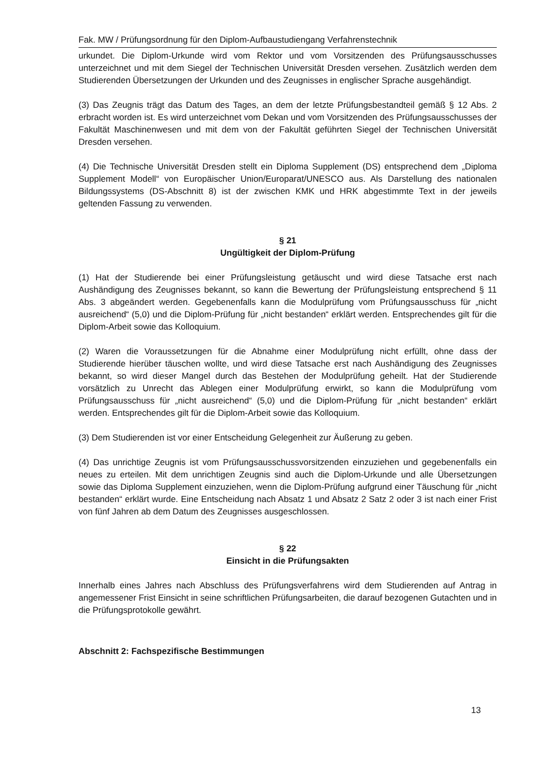Fak. MW / Prüfungsordnung für den Diplom-Aufbaustudiengang Verfahrenstechnik
urkundet. Die Diplom-Urkunde wird vom Rektor und vom Vorsitzenden des Prüfungsausschusses unterzeichnet und mit dem Siegel der Technischen Universität Dresden versehen. Zusätzlich werden dem Studierenden Übersetzungen der Urkunden und des Zeugnisses in englischer Sprache ausgehändigt.
(3) Das Zeugnis trägt das Datum des Tages, an dem der letzte Prüfungsbestandteil gemäß § 12 Abs. 2 erbracht worden ist. Es wird unterzeichnet vom Dekan und vom Vorsitzenden des Prüfungsausschusses der Fakultät Maschinenwesen und mit dem von der Fakultät geführten Siegel der Technischen Universität Dresden versehen.
(4) Die Technische Universität Dresden stellt ein Diploma Supplement (DS) entsprechend dem „Diploma Supplement Modell“ von Europäischer Union/Europarat/UNESCO aus. Als Darstellung des nationalen Bildungssystems (DS-Abschnitt 8) ist der zwischen KMK und HRK abgestimmte Text in der jeweils geltenden Fassung zu verwenden.
§ 21
Ungültigkeit der Diplom-Prüfung
(1) Hat der Studierende bei einer Prüfungsleistung getäuscht und wird diese Tatsache erst nach Aushändigung des Zeugnisses bekannt, so kann die Bewertung der Prüfungsleistung entsprechend § 11 Abs. 3 abgeändert werden. Gegebenenfalls kann die Modulprüfung vom Prüfungsausschuss für „nicht ausreichend“ (5,0) und die Diplom-Prüfung für „nicht bestanden“ erklärt werden. Entsprechendes gilt für die Diplom-Arbeit sowie das Kolloquium.
(2) Waren die Voraussetzungen für die Abnahme einer Modulprüfung nicht erfüllt, ohne dass der Studierende hierüber täuschen wollte, und wird diese Tatsache erst nach Aushändigung des Zeugnisses bekannt, so wird dieser Mangel durch das Bestehen der Modulprüfung geheilt. Hat der Studierende vorsätzlich zu Unrecht das Ablegen einer Modulprüfung erwirkt, so kann die Modulprüfung vom Prüfungsausschuss für „nicht ausreichend“ (5,0) und die Diplom-Prüfung für „nicht bestanden“ erklärt werden. Entsprechendes gilt für die Diplom-Arbeit sowie das Kolloquium.
(3) Dem Studierenden ist vor einer Entscheidung Gelegenheit zur Äußerung zu geben.
(4) Das unrichtige Zeugnis ist vom Prüfungsausschussvorsitzenden einzuziehen und gegebenenfalls ein neues zu erteilen. Mit dem unrichtigen Zeugnis sind auch die Diplom-Urkunde und alle Übersetzungen sowie das Diploma Supplement einzuziehen, wenn die Diplom-Prüfung aufgrund einer Täuschung für „nicht bestanden“ erklärt wurde. Eine Entscheidung nach Absatz 1 und Absatz 2 Satz 2 oder 3 ist nach einer Frist von fünf Jahren ab dem Datum des Zeugnisses ausgeschlossen.
§ 22
Einsicht in die Prüfungsakten
Innerhalb eines Jahres nach Abschluss des Prüfungsverfahrens wird dem Studierenden auf Antrag in angemessener Frist Einsicht in seine schriftlichen Prüfungsarbeiten, die darauf bezogenen Gutachten und in die Prüfungsprotokolle gewährt.
Abschnitt 2: Fachspezifische Bestimmungen
13